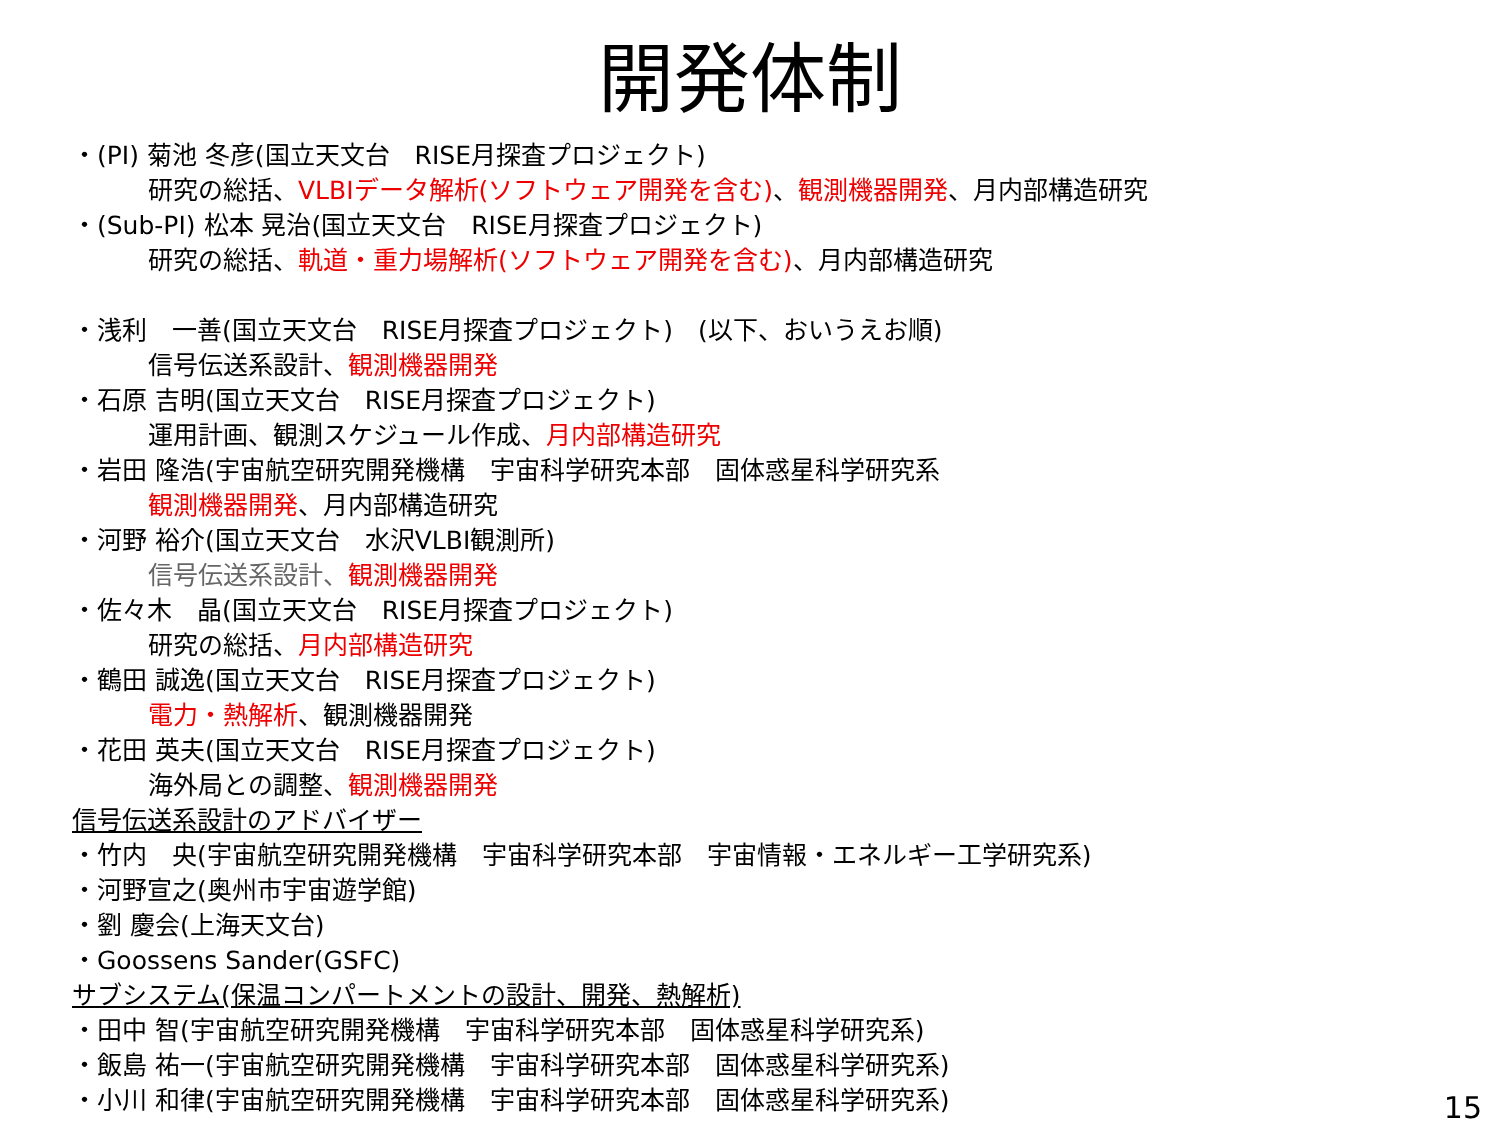開発体制
・(PI) 菊池 冬彦(国立天文台　RISE月探査プロジェクト)
研究の総括、VLBIデータ解析(ソフトウェア開発を含む)、観測機器開発、月内部構造研究
・(Sub-PI) 松本 晃治(国立天文台　RISE月探査プロジェクト)
研究の総括、軌道・重力場解析(ソフトウェア開発を含む)、月内部構造研究
・浅利　一善(国立天文台　RISE月探査プロジェクト)　(以下、おいうえお順)
信号伝送系設計、観測機器開発
・石原 吉明(国立天文台　RISE月探査プロジェクト)
運用計画、観測スケジュール作成、月内部構造研究
・岩田 隆浩(宇宙航空研究開発機構　宇宙科学研究本部　固体惑星科学研究系
観測機器開発、月内部構造研究
・河野 裕介(国立天文台　水沢VLBI観測所)
信号伝送系設計、観測機器開発
・佐々木　晶(国立天文台　RISE月探査プロジェクト)
研究の総括、月内部構造研究
・鶴田 誠逸(国立天文台　RISE月探査プロジェクト)
電力・熱解析、観測機器開発
・花田 英夫(国立天文台　RISE月探査プロジェクト)
海外局との調整、観測機器開発
信号伝送系設計のアドバイザー
・竹内　央(宇宙航空研究開発機構　宇宙科学研究本部　宇宙情報・エネルギー工学研究系)
・河野宣之(奥州市宇宙遊学館)
・劉 慶会(上海天文台)
・Goossens Sander(GSFC)
サブシステム(保温コンパートメントの設計、開発、熱解析)
・田中 智(宇宙航空研究開発機構　宇宙科学研究本部　固体惑星科学研究系)
・飯島 祐一(宇宙航空研究開発機構　宇宙科学研究本部　固体惑星科学研究系)
・小川 和律(宇宙航空研究開発機構　宇宙科学研究本部　固体惑星科学研究系)
15